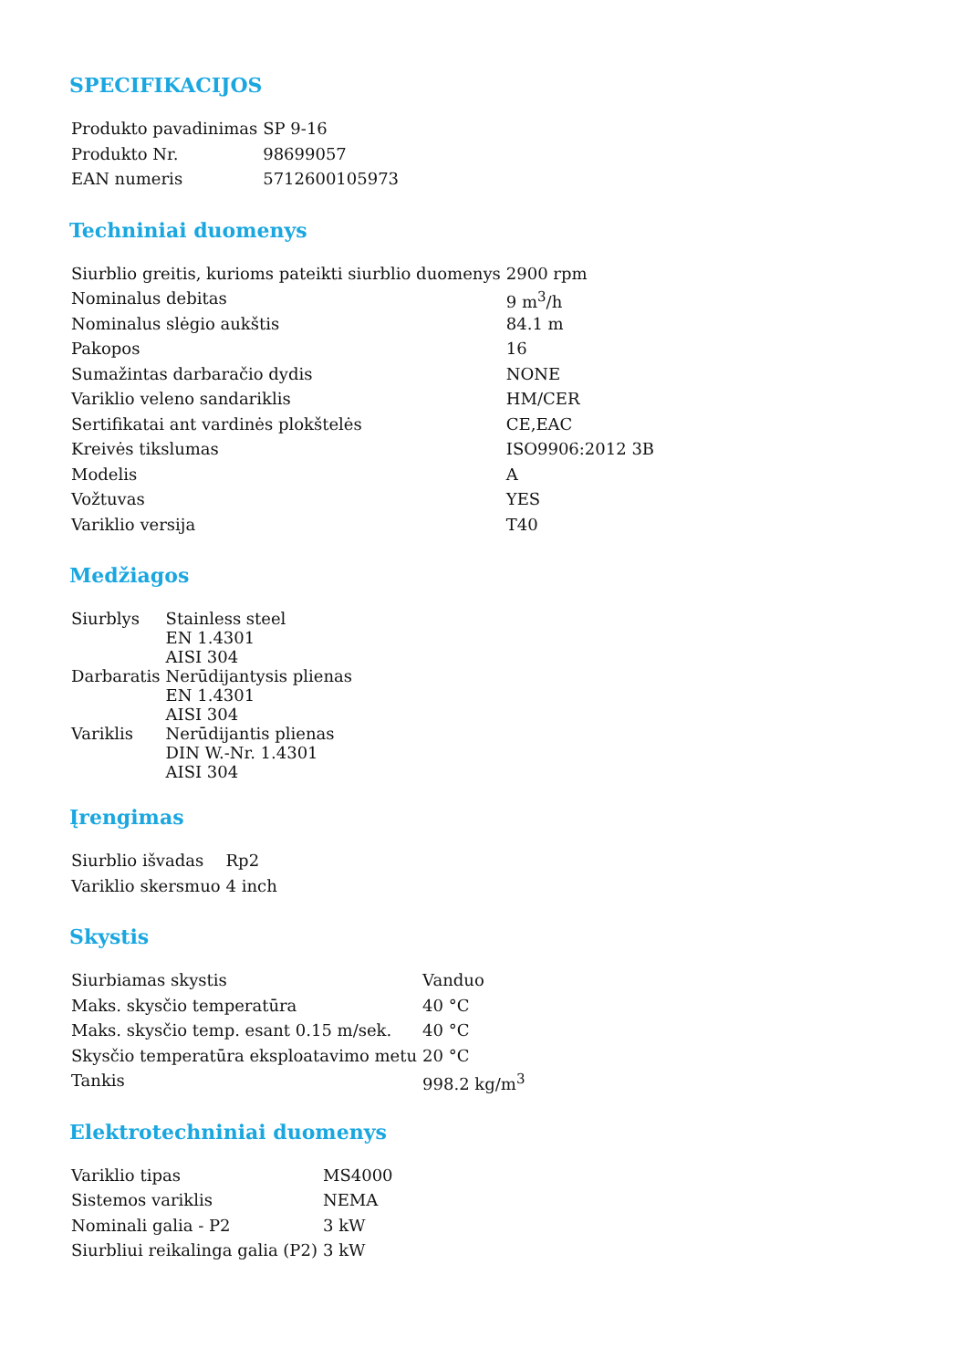SPECIFIKACIJOS
| Produkto pavadinimas | SP 9-16 |
| Produkto Nr. | 98699057 |
| EAN numeris | 5712600105973 |
Techniniai duomenys
| Siurblio greitis, kurioms pateikti siurblio duomenys | 2900 rpm |
| Nominalus debitas | 9 m<sup>3</sup>/h |
| Nominalus slėgio aukštis | 84.1 m |
| Pakopos | 16 |
| Sumažintas darbaračio dydis | NONE |
| Variklio veleno sandariklis | HM/CER |
| Sertifikatai ant vardinės plokštelės | CE,EAC |
| Kreivės tikslumas | ISO9906:2012 3B |
| Modelis | A |
| Vožtuvas | YES |
| Variklio versija | T40 |
Medžiagos
| Siurblys | Stainless steel EN 1.4301 AISI 304 |
| Darbaratis | Nerūdijantysis plienas EN 1.4301 AISI 304 |
| Variklis | Nerūdijantis plienas DIN W.-Nr. 1.4301 AISI 304 |
Įrengimas
| Siurblio išvadas | Rp2 |
| Variklio skersmuo | 4 inch |
Skystis
| Siurbiamas skystis | Vanduo |
| Maks. skysčio temperatūra | 40 °C |
| Maks. skysčio temp. esant 0.15 m/sek. | 40 °C |
| Skysčio temperatūra eksploatavimo metu | 20 °C |
| Tankis | 998.2 kg/m<sup>3</sup> |
Elektrotechniniai duomenys
| Variklio tipas | MS4000 |
| Sistemos variklis | NEMA |
| Nominali galia - P2 | 3 kW |
| Siurbliui reikalinga galia (P2) | 3 kW |